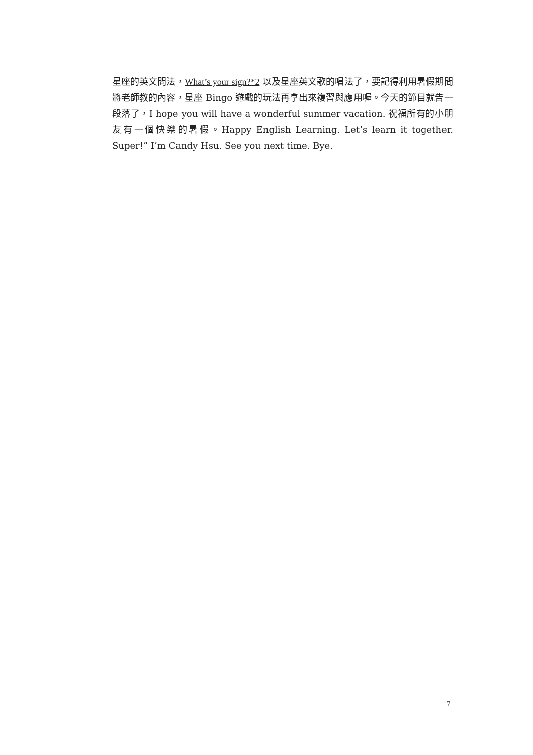星座的英文問法，What’s your sign?*2 以及星座英文歌的唱法了，要記得利用暑假期間將老師教的內容，星座 Bingo 遊戲的玩法再拿出來複習與應用喔。今天的節目就告一段落了，I hope you will have a wonderful summer vacation. 祝福所有的小朋友有一個快樂的暑假。Happy English Learning. Let’s learn it together. Super!” I’m Candy Hsu. See you next time. Bye.
7